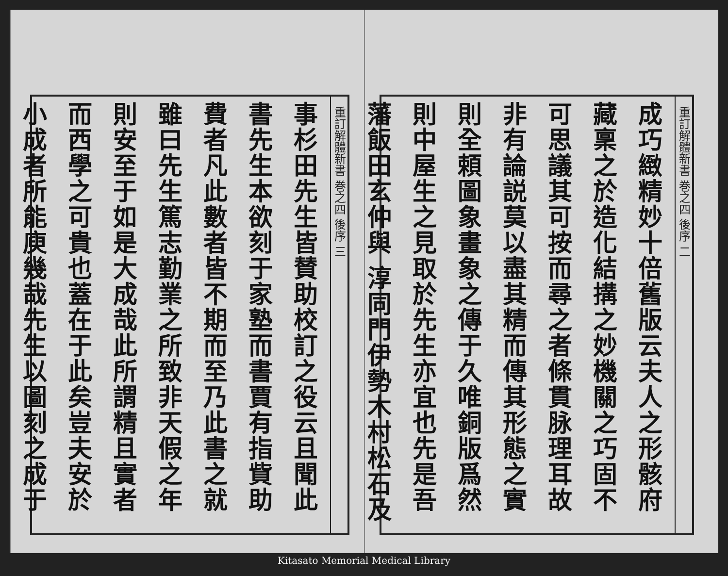重訂解體新書 巻之四 後序 二
成巧緻精妙十倍舊版云夫人之形骸府
藏稟之於造化結搆之妙機關之巧固不
可思議其可按而尋之者條貫脉理耳故
非有論説莫以盡其精而傳其形態之實
則全頼圖象畫象之傳于久唯銅版爲然
則中屋生之見取於先生亦宜也先是吾
藩飯田玄仲與 淳同門伊勢木村松石及
重訂解體新書 巻之四 後序 三
事杉田先生皆賛助校訂之役云且聞此
書先生本欲刻于家塾而書賈有指貲助
費者凡此數者皆不期而至乃此書之就
雖曰先生篤志勤業之所致非天假之年
則安至于如是大成哉此所謂精且實者
而西學之可貴也蓋在于此矣豈夫安於
小成者所能庾幾哉先生以圖刻之成于
Kitasato Memorial Medical Library